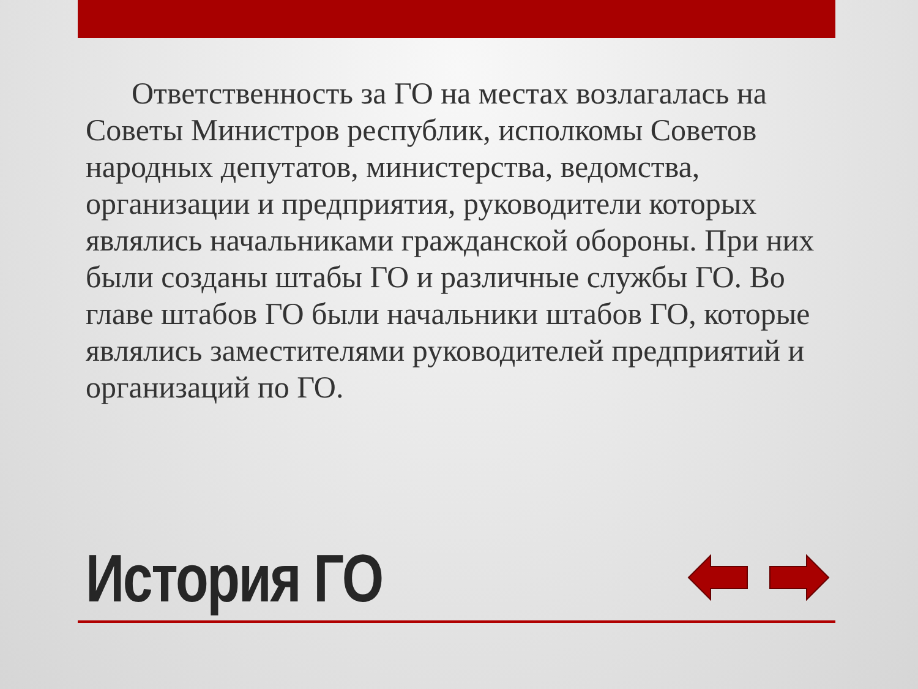Ответственность за ГО на местах возлагалась на Советы Министров республик, исполкомы Советов народных депутатов, министерства, ведомства, организации и предприятия, руководители которых являлись начальниками гражданской обороны. При них были созданы штабы ГО и различные службы ГО. Во главе штабов ГО были начальники штабов ГО, которые являлись заместителями руководителей предприятий и организаций по ГО.
История ГО